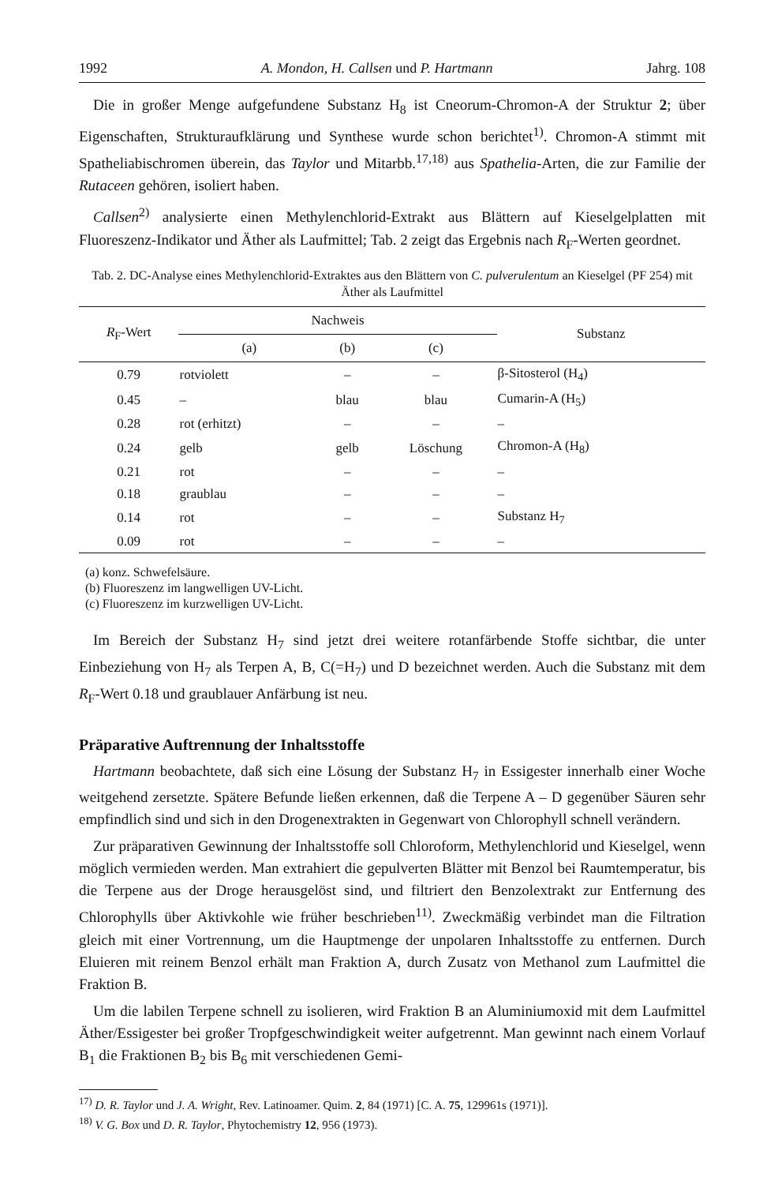1992 A. Mondon, H. Callsen und P. Hartmann Jahrg. 108
Die in großer Menge aufgefundene Substanz H<sub>8</sub> ist Cneorum-Chromon-A der Struktur 2; über Eigenschaften, Strukturaufklärung und Synthese wurde schon berichtet<sup>1)</sup>. Chromon-A stimmt mit Spatheliabischromen überein, das Taylor und Mitarbb.<sup>17,18)</sup> aus Spathelia-Arten, die zur Familie der Rutaceen gehören, isoliert haben.
Callsen<sup>2)</sup> analysierte einen Methylenchlorid-Extrakt aus Blättern auf Kieselgelplatten mit Fluoreszenz-Indikator und Äther als Laufmittel; Tab. 2 zeigt das Ergebnis nach R<sub>F</sub>-Werten geordnet.
Tab. 2. DC-Analyse eines Methylenchlorid-Extraktes aus den Blättern von C. pulverulentum an Kieselgel (PF 254) mit Äther als Laufmittel
| R<sub>F</sub>-Wert | Nachweis | | | Substanz |
| --- | --- | --- | --- | --- |
| | (a) | (b) | (c) | |
| 0.79 | rotviolett | – | – | β-Sitosterol (H<sub>4</sub>) |
| 0.45 | – | blau | blau | Cumarin-A (H<sub>5</sub>) |
| 0.28 | rot (erhitzt) | – | – | – |
| 0.24 | gelb | gelb | Löschung | Chromon-A (H<sub>8</sub>) |
| 0.21 | rot | – | – | – |
| 0.18 | graublau | – | – | – |
| 0.14 | rot | – | – | Substanz H<sub>7</sub> |
| 0.09 | rot | – | – | – |
(a) konz. Schwefelsäure.
(b) Fluoreszenz im langwelligen UV-Licht.
(c) Fluoreszenz im kurzwelligen UV-Licht.
Im Bereich der Substanz H<sub>7</sub> sind jetzt drei weitere rotanfärbende Stoffe sichtbar, die unter Einbeziehung von H<sub>7</sub> als Terpen A, B, C(=H<sub>7</sub>) und D bezeichnet werden. Auch die Substanz mit dem R<sub>F</sub>-Wert 0.18 und graublauer Anfärbung ist neu.
Präparative Auftrennung der Inhaltsstoffe
Hartmann beobachtete, daß sich eine Lösung der Substanz H<sub>7</sub> in Essigester innerhalb einer Woche weitgehend zersetzte. Spätere Befunde ließen erkennen, daß die Terpene A – D gegenüber Säuren sehr empfindlich sind und sich in den Drogenextrakten in Gegenwart von Chlorophyll schnell verändern.
Zur präparativen Gewinnung der Inhaltsstoffe soll Chloroform, Methylenchlorid und Kieselgel, wenn möglich vermieden werden. Man extrahiert die gepulverten Blätter mit Benzol bei Raumtemperatur, bis die Terpene aus der Droge herausgelöst sind, und filtriert den Benzolextrakt zur Entfernung des Chlorophylls über Aktivkohle wie früher beschrieben<sup>11)</sup>. Zweckmäßig verbindet man die Filtration gleich mit einer Vortrennung, um die Hauptmenge der unpolaren Inhaltsstoffe zu entfernen. Durch Eluieren mit reinem Benzol erhält man Fraktion A, durch Zusatz von Methanol zum Laufmittel die Fraktion B.
Um die labilen Terpene schnell zu isolieren, wird Fraktion B an Aluminiumoxid mit dem Laufmittel Äther/Essigester bei großer Tropfgeschwindigkeit weiter aufgetrennt. Man gewinnt nach einem Vorlauf B<sub>1</sub> die Fraktionen B<sub>2</sub> bis B<sub>6</sub> mit verschiedenen Gemi-
<sup>17)</sup> D. R. Taylor und J. A. Wright, Rev. Latinoamer. Quim. 2, 84 (1971) [C. A. 75, 129961s (1971)].
<sup>18)</sup> V. G. Box und D. R. Taylor, Phytochemistry 12, 956 (1973).